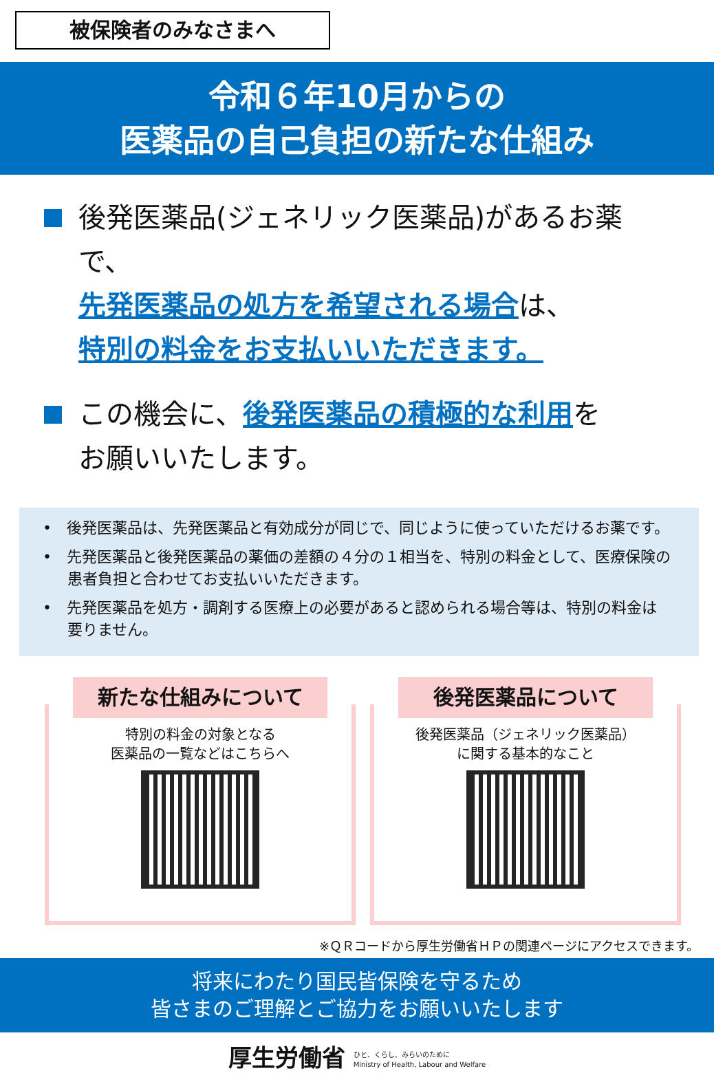被保険者のみなさまへ
令和６年10月からの
医薬品の自己負担の新たな仕組み
後発医薬品(ジェネリック医薬品)があるお薬で、
先発医薬品の処方を希望される場合は、
特別の料金をお支払いいただきます。
この機会に、後発医薬品の積極的な利用を
お願いいたします。
•　後発医薬品は、先発医薬品と有効成分が同じで、同じように使っていただけるお薬です。
•　先発医薬品と後発医薬品の薬価の差額の４分の１相当を、特別の料金として、医療保険の患者負担と合わせてお支払いいただきます。
•　先発医薬品を処方・調剤する医療上の必要があると認められる場合等は、特別の料金は要りません。
新たな仕組みについて
特別の料金の対象となる
医薬品の一覧などはこちらへ
後発医薬品について
後発医薬品（ジェネリック医薬品）
に関する基本的なこと
※ＱＲコードから厚生労働省ＨＰの関連ページにアクセスできます。
将来にわたり国民皆保険を守るため
皆さまのご理解とご協力をお願いいたします
厚生労働省 ひと、くらし、みらいのために
Ministry of Health, Labour and Welfare